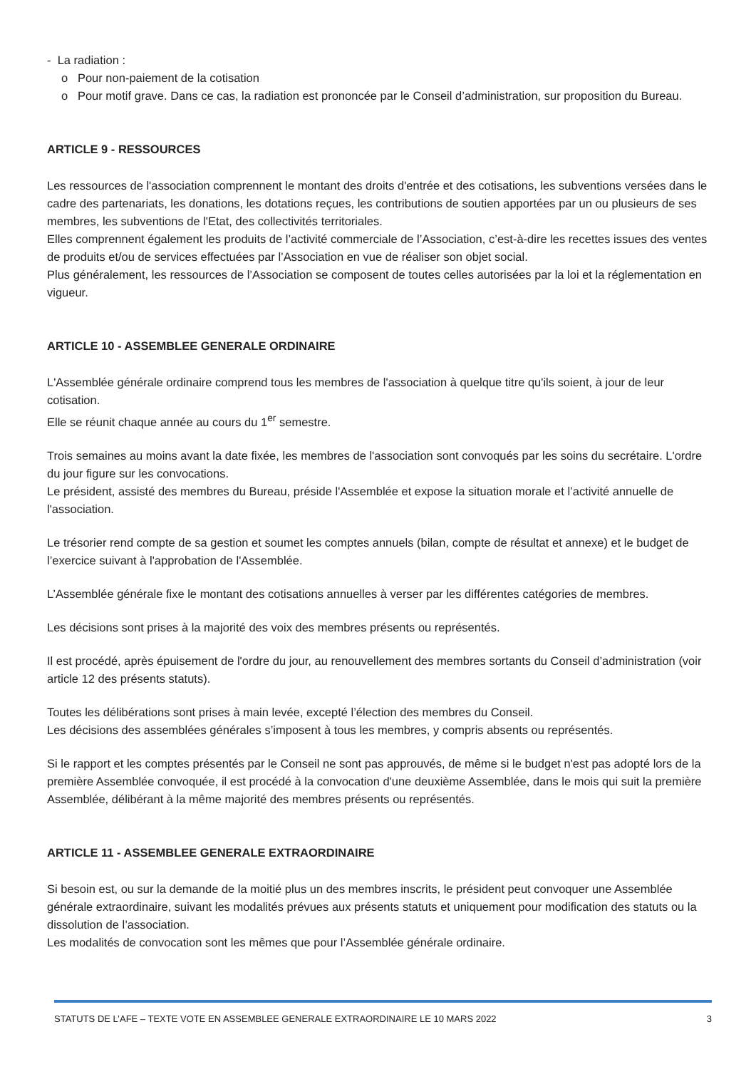- La radiation :
o Pour non-paiement de la cotisation
o Pour motif grave. Dans ce cas, la radiation est prononcée par le Conseil d’administration, sur proposition du Bureau.
ARTICLE 9 - RESSOURCES
Les ressources de l'association comprennent le montant des droits d'entrée et des cotisations, les subventions versées dans le cadre des partenariats, les donations, les dotations reçues, les contributions de soutien apportées par un ou plusieurs de ses membres, les subventions de l'Etat, des collectivités territoriales.
Elles comprennent également les produits de l’activité commerciale de l’Association, c’est-à-dire les recettes issues des ventes de produits et/ou de services effectuées par l’Association en vue de réaliser son objet social.
Plus généralement, les ressources de l’Association se composent de toutes celles autorisées par la loi et la réglementation en vigueur.
ARTICLE 10 - ASSEMBLEE GENERALE ORDINAIRE
L'Assemblée générale ordinaire comprend tous les membres de l'association à quelque titre qu'ils soient, à jour de leur cotisation.
Elle se réunit chaque année au cours du 1<sup>er</sup> semestre.
Trois semaines au moins avant la date fixée, les membres de l'association sont convoqués par les soins du secrétaire. L'ordre du jour figure sur les convocations.
Le président, assisté des membres du Bureau, préside l'Assemblée et expose la situation morale et l’activité annuelle de l'association.
Le trésorier rend compte de sa gestion et soumet les comptes annuels (bilan, compte de résultat et annexe) et le budget de l’exercice suivant à l'approbation de l'Assemblée.
L’Assemblée générale fixe le montant des cotisations annuelles à verser par les différentes catégories de membres.
Les décisions sont prises à la majorité des voix des membres présents ou représentés.
Il est procédé, après épuisement de l'ordre du jour, au renouvellement des membres sortants du Conseil d’administration (voir article 12 des présents statuts).
Toutes les délibérations sont prises à main levée, excepté l’élection des membres du Conseil.
Les décisions des assemblées générales s’imposent à tous les membres, y compris absents ou représentés.
Si le rapport et les comptes présentés par le Conseil ne sont pas approuvés, de même si le budget n'est pas adopté lors de la première Assemblée convoquée, il est procédé à la convocation d'une deuxième Assemblée, dans le mois qui suit la première Assemblée, délibérant à la même majorité des membres présents ou représentés.
ARTICLE 11 - ASSEMBLEE GENERALE EXTRAORDINAIRE
Si besoin est, ou sur la demande de la moitié plus un des membres inscrits, le président peut convoquer une Assemblée générale extraordinaire, suivant les modalités prévues aux présents statuts et uniquement pour modification des statuts ou la dissolution de l’association.
Les modalités de convocation sont les mêmes que pour l’Assemblée générale ordinaire.
STATUTS DE L’AFE – TEXTE VOTE EN ASSEMBLEE GENERALE EXTRAORDINAIRE LE 10 MARS 2022 3